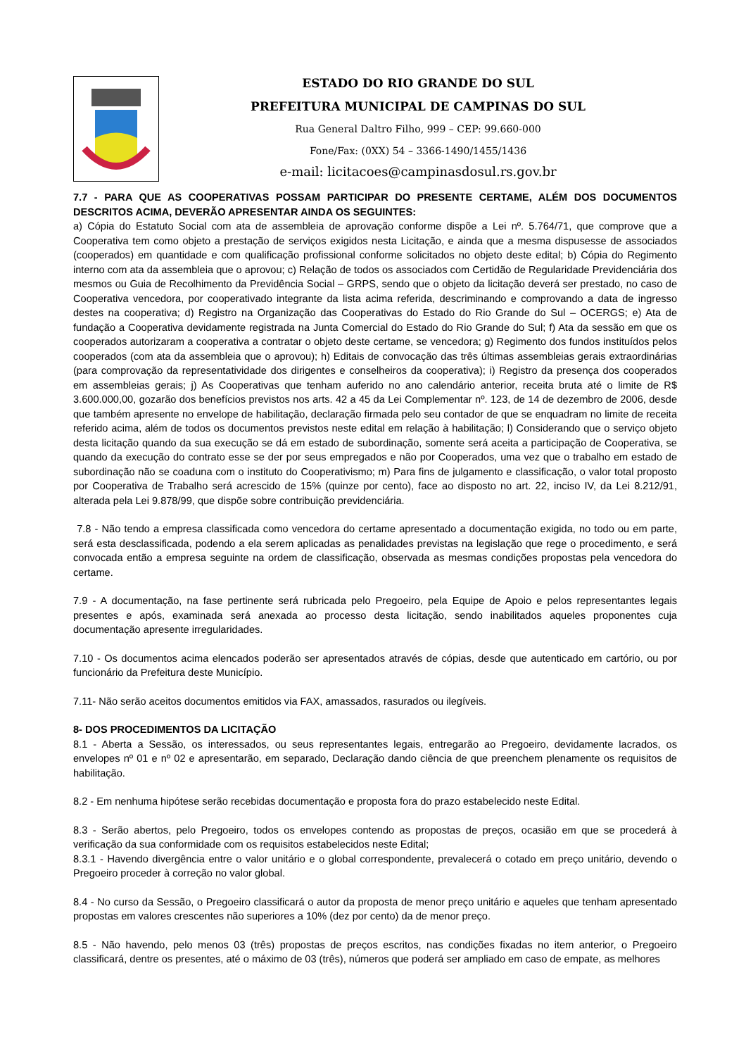ESTADO DO RIO GRANDE DO SUL
PREFEITURA MUNICIPAL DE CAMPINAS DO SUL
Rua General Daltro Filho, 999 – CEP: 99.660-000
Fone/Fax: (0XX) 54 – 3366-1490/1455/1436
e-mail: licitacoes@campinasdosul.rs.gov.br
7.7 - PARA QUE AS COOPERATIVAS POSSAM PARTICIPAR DO PRESENTE CERTAME, ALÉM DOS DOCUMENTOS DESCRITOS ACIMA, DEVERÃO APRESENTAR AINDA OS SEGUINTES:
a) Cópia do Estatuto Social com ata de assembleia de aprovação conforme dispõe a Lei nº. 5.764/71, que comprove que a Cooperativa tem como objeto a prestação de serviços exigidos nesta Licitação, e ainda que a mesma dispusesse de associados (cooperados) em quantidade e com qualificação profissional conforme solicitados no objeto deste edital; b) Cópia do Regimento interno com ata da assembleia que o aprovou; c) Relação de todos os associados com Certidão de Regularidade Previdenciária dos mesmos ou Guia de Recolhimento da Previdência Social – GRPS, sendo que o objeto da licitação deverá ser prestado, no caso de Cooperativa vencedora, por cooperativado integrante da lista acima referida, descriminando e comprovando a data de ingresso destes na cooperativa; d) Registro na Organização das Cooperativas do Estado do Rio Grande do Sul – OCERGS; e) Ata de fundação a Cooperativa devidamente registrada na Junta Comercial do Estado do Rio Grande do Sul; f) Ata da sessão em que os cooperados autorizaram a cooperativa a contratar o objeto deste certame, se vencedora; g) Regimento dos fundos instituídos pelos cooperados (com ata da assembleia que o aprovou); h) Editais de convocação das três últimas assembleias gerais extraordinárias (para comprovação da representatividade dos dirigentes e conselheiros da cooperativa); i) Registro da presença dos cooperados em assembleias gerais; j) As Cooperativas que tenham auferido no ano calendário anterior, receita bruta até o limite de R$ 3.600.000,00, gozarão dos benefícios previstos nos arts. 42 a 45 da Lei Complementar nº. 123, de 14 de dezembro de 2006, desde que também apresente no envelope de habilitação, declaração firmada pelo seu contador de que se enquadram no limite de receita referido acima, além de todos os documentos previstos neste edital em relação à habilitação; l) Considerando que o serviço objeto desta licitação quando da sua execução se dá em estado de subordinação, somente será aceita a participação de Cooperativa, se quando da execução do contrato esse se der por seus empregados e não por Cooperados, uma vez que o trabalho em estado de subordinação não se coaduna com o instituto do Cooperativismo; m) Para fins de julgamento e classificação, o valor total proposto por Cooperativa de Trabalho será acrescido de 15% (quinze por cento), face ao disposto no art. 22, inciso IV, da Lei 8.212/91, alterada pela Lei 9.878/99, que dispõe sobre contribuição previdenciária.
7.8 - Não tendo a empresa classificada como vencedora do certame apresentado a documentação exigida, no todo ou em parte, será esta desclassificada, podendo a ela serem aplicadas as penalidades previstas na legislação que rege o procedimento, e será convocada então a empresa seguinte na ordem de classificação, observada as mesmas condições propostas pela vencedora do certame.
7.9 - A documentação, na fase pertinente será rubricada pelo Pregoeiro, pela Equipe de Apoio e pelos representantes legais presentes e após, examinada será anexada ao processo desta licitação, sendo inabilitados aqueles proponentes cuja documentação apresente irregularidades.
7.10 - Os documentos acima elencados poderão ser apresentados através de cópias, desde que autenticado em cartório, ou por funcionário da Prefeitura deste Município.
7.11- Não serão aceitos documentos emitidos via FAX, amassados, rasurados ou ilegíveis.
8- DOS PROCEDIMENTOS DA LICITAÇÃO
8.1 - Aberta a Sessão, os interessados, ou seus representantes legais, entregarão ao Pregoeiro, devidamente lacrados, os envelopes nº 01 e nº 02 e apresentarão, em separado, Declaração dando ciência de que preenchem plenamente os requisitos de habilitação.
8.2 - Em nenhuma hipótese serão recebidas documentação e proposta fora do prazo estabelecido neste Edital.
8.3 - Serão abertos, pelo Pregoeiro, todos os envelopes contendo as propostas de preços, ocasião em que se procederá à verificação da sua conformidade com os requisitos estabelecidos neste Edital;
8.3.1 - Havendo divergência entre o valor unitário e o global correspondente, prevalecerá o cotado em preço unitário, devendo o Pregoeiro proceder à correção no valor global.
8.4 - No curso da Sessão, o Pregoeiro classificará o autor da proposta de menor preço unitário e aqueles que tenham apresentado propostas em valores crescentes não superiores a 10% (dez por cento) da de menor preço.
8.5 - Não havendo, pelo menos 03 (três) propostas de preços escritos, nas condições fixadas no item anterior, o Pregoeiro classificará, dentre os presentes, até o máximo de 03 (três), números que poderá ser ampliado em caso de empate, as melhores